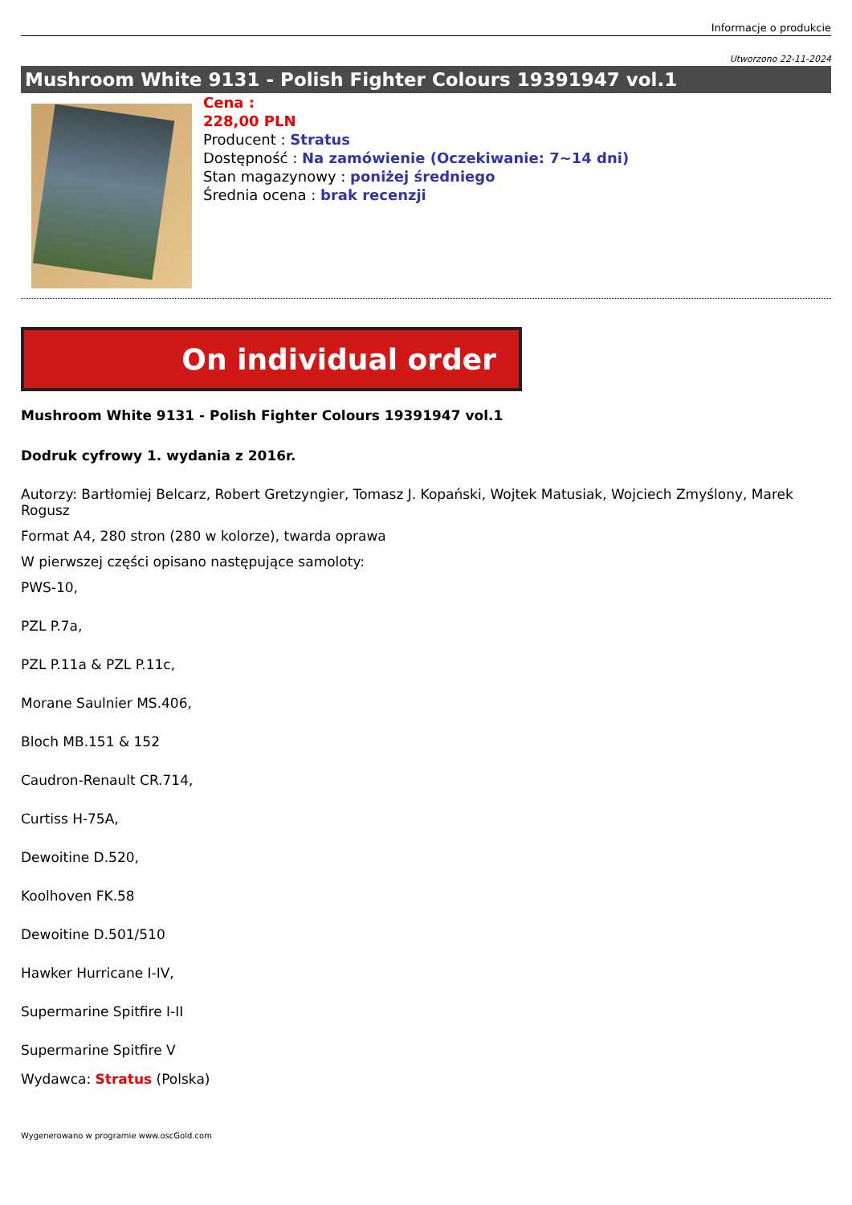Informacje o produkcie
Utworzono 22-11-2024
Mushroom White 9131 - Polish Fighter Colours 19391947 vol.1
Cena :
228,00 PLN
Producent : Stratus
Dostępność : Na zamówienie (Oczekiwanie: 7~14 dni)
Stan magazynowy : poniżej średniego
Średnia ocena : brak recenzji
On individual order
Mushroom White 9131 - Polish Fighter Colours 19391947 vol.1
Dodruk cyfrowy 1. wydania z 2016r.
Autorzy: Bartłomiej Belcarz, Robert Gretzyngier, Tomasz J. Kopański, Wojtek Matusiak, Wojciech Zmyślony, Marek Rogusz
Format A4, 280 stron (280 w kolorze), twarda oprawa
W pierwszej części opisano następujące samoloty:
PWS-10,
PZL P.7a,
PZL P.11a & PZL P.11c,
Morane Saulnier MS.406,
Bloch MB.151 & 152
Caudron-Renault CR.714,
Curtiss H-75A,
Dewoitine D.520,
Koolhoven FK.58
Dewoitine D.501/510
Hawker Hurricane I-IV,
Supermarine Spitfire I-II
Supermarine Spitfire V
Wydawca: Stratus (Polska)
Wygenerowano w programie www.oscGold.com